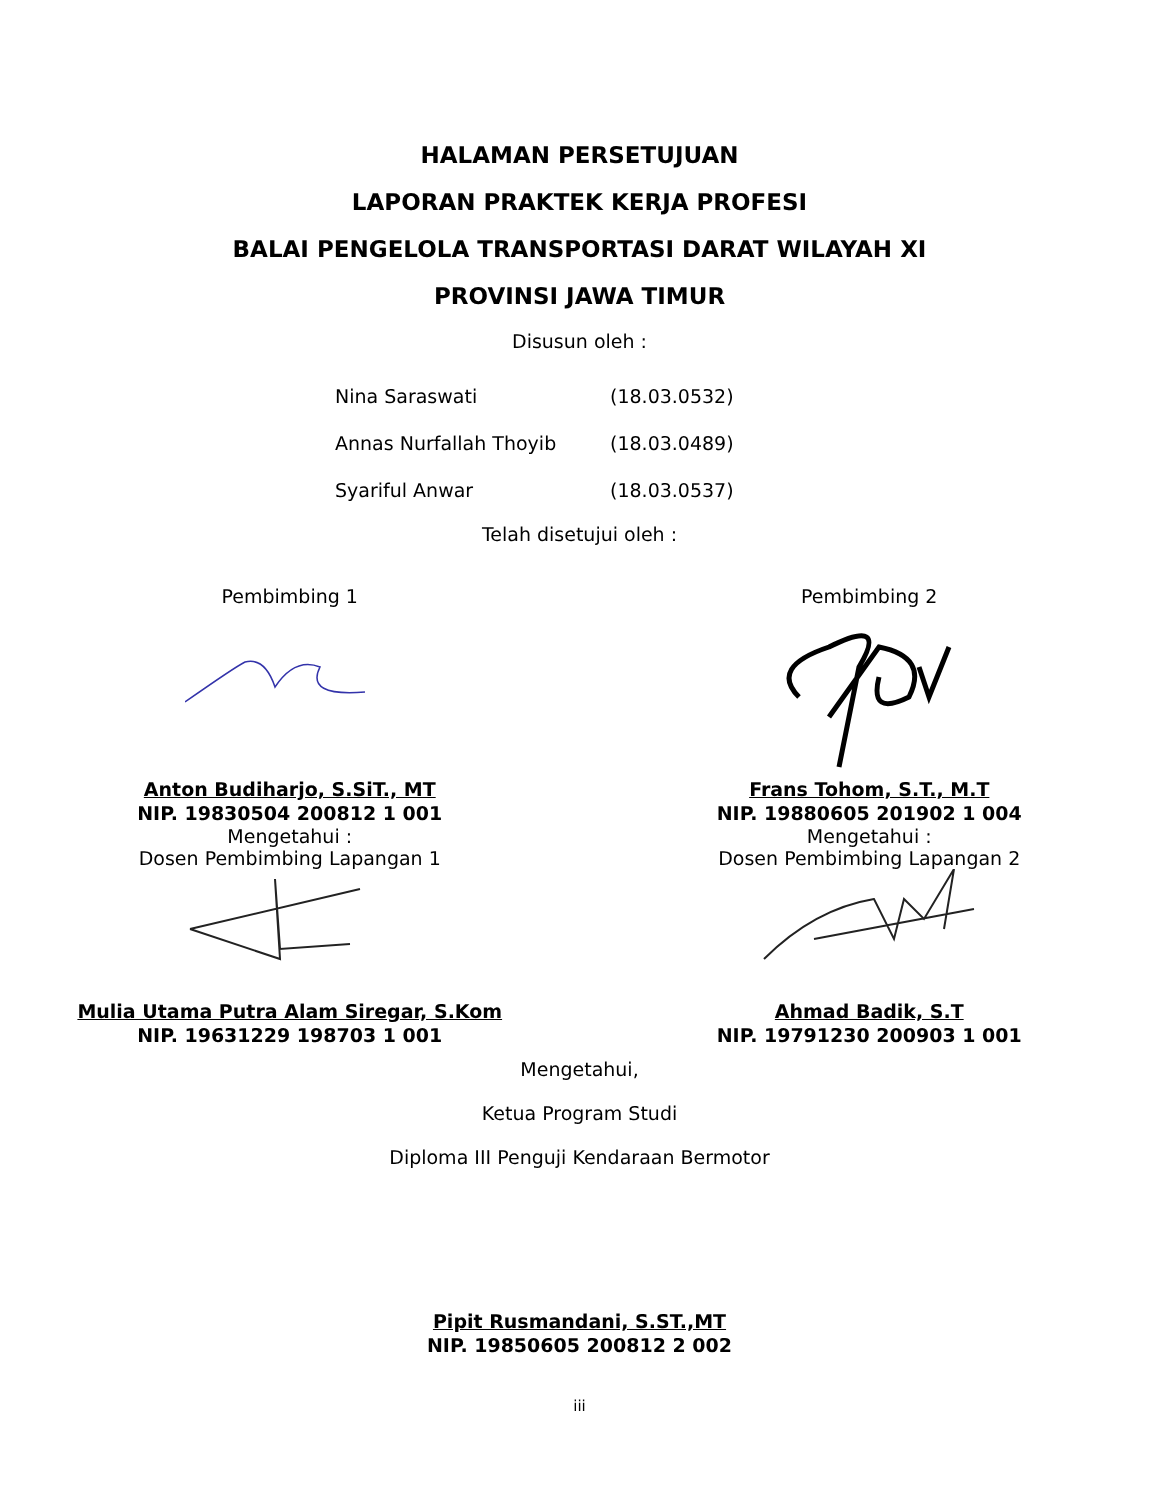HALAMAN PERSETUJUAN
LAPORAN PRAKTEK KERJA PROFESI
BALAI PENGELOLA TRANSPORTASI DARAT WILAYAH XI
PROVINSI JAWA TIMUR
Disusun oleh :
Nina Saraswati (18.03.0532)
Annas Nurfallah Thoyib (18.03.0489)
Syariful Anwar (18.03.0537)
Telah disetujui oleh :
Pembimbing 1
Anton Budiharjo, S.SiT., MT
NIP. 19830504 200812 1 001
Mengetahui :
Dosen Pembimbing Lapangan 1
Mulia Utama Putra Alam Siregar, S.Kom
NIP. 19631229 198703 1 001
Pembimbing 2
Frans Tohom, S.T., M.T
NIP. 19880605 201902 1 004
Mengetahui :
Dosen Pembimbing Lapangan 2
Ahmad Badik, S.T
NIP. 19791230 200903 1 001
Mengetahui,
Ketua Program Studi
Diploma III Penguji Kendaraan Bermotor
Pipit Rusmandani, S.ST.,MT
NIP. 19850605 200812 2 002
iii